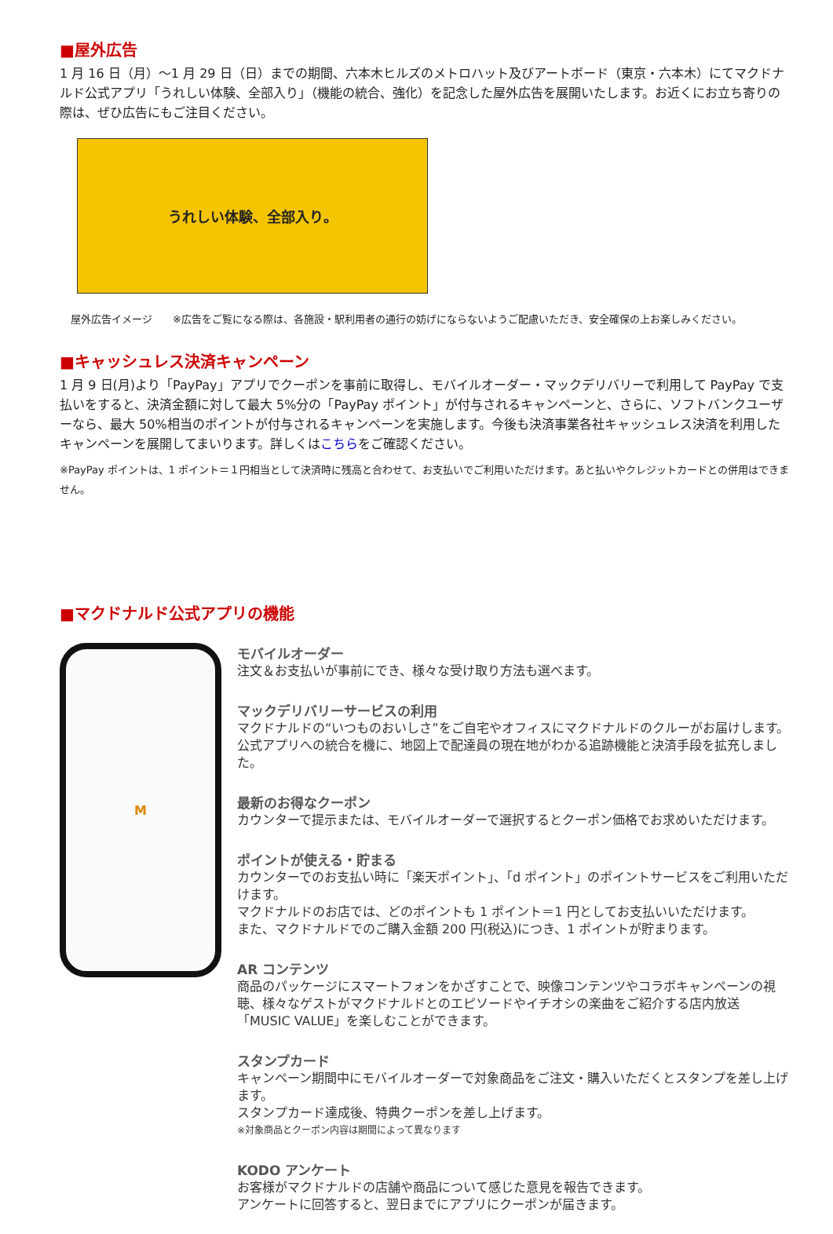■屋外広告
1 月 16 日（月）～1 月 29 日（日）までの期間、六本木ヒルズのメトロハット及びアートボード（東京・六本木）にてマクドナルド公式アプリ「うれしい体験、全部入り」（機能の統合、強化）を記念した屋外広告を展開いたします。お近くにお立ち寄りの際は、ぜひ広告にもご注目ください。
うれしい体験、全部入り。
屋外広告イメージ　　※広告をご覧になる際は、各施設・駅利用者の通行の妨げにならないようご配慮いただき、安全確保の上お楽しみください。
■キャッシュレス決済キャンペーン
1 月 9 日(月)より「PayPay」アプリでクーポンを事前に取得し、モバイルオーダー・マックデリバリーで利用して PayPay で支払いをすると、決済金額に対して最大 5%分の「PayPay ポイント」が付与されるキャンペーンと、さらに、ソフトバンクユーザーなら、最大 50%相当のポイントが付与されるキャンペーンを実施します。今後も決済事業各社キャッシュレス決済を利用したキャンペーンを展開してまいります。詳しくはこちらをご確認ください。
※PayPay ポイントは、1 ポイント＝１円相当として決済時に残高と合わせて、お支払いでご利用いただけます。あと払いやクレジットカードとの併用はできません。
■マクドナルド公式アプリの機能
M
モバイルオーダー
注文＆お支払いが事前にでき、様々な受け取り方法も選べます。
マックデリバリーサービスの利用
マクドナルドの“いつものおいしさ”をご自宅やオフィスにマクドナルドのクルーがお届けします。
公式アプリへの統合を機に、地図上で配達員の現在地がわかる追跡機能と決済手段を拡充しました。
最新のお得なクーポン
カウンターで提示または、モバイルオーダーで選択するとクーポン価格でお求めいただけます。
ポイントが使える・貯まる
カウンターでのお支払い時に「楽天ポイント」、「d ポイント」のポイントサービスをご利用いただけます。
マクドナルドのお店では、どのポイントも 1 ポイント＝1 円としてお支払いいただけます。
また、マクドナルドでのご購入金額 200 円(税込)につき、1 ポイントが貯まります。
AR コンテンツ
商品のパッケージにスマートフォンをかざすことで、映像コンテンツやコラボキャンペーンの視聴、様々なゲストがマクドナルドとのエピソードやイチオシの楽曲をご紹介する店内放送「MUSIC VALUE」を楽しむことができます。
スタンプカード
キャンペーン期間中にモバイルオーダーで対象商品をご注文・購入いただくとスタンプを差し上げます。
スタンプカード達成後、特典クーポンを差し上げます。
※対象商品とクーポン内容は期間によって異なります
KODO アンケート
お客様がマクドナルドの店舗や商品について感じた意見を報告できます。
アンケートに回答すると、翌日までにアプリにクーポンが届きます。